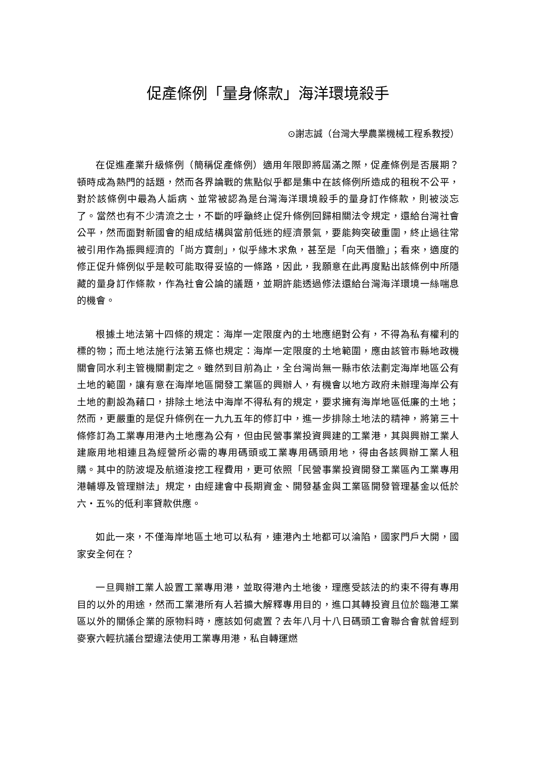促產條例「量身條款」海洋環境殺手
⊙謝志誠（台灣大學農業機械工程系教授）
在促進產業升級條例（簡稱促產條例）適用年限即將屆滿之際，促產條例是否展期？頓時成為熱門的話題，然而各界論戰的焦點似乎都是集中在該條例所造成的租稅不公平，對於該條例中最為人詬病、並常被認為是台灣海洋環境殺手的量身訂作條款，則被淡忘了。當然也有不少清流之士，不斷的呼籲終止促升條例回歸相關法令規定，還給台灣社會公平，然而面對新國會的組成結構與當前低迷的經濟景氣，要能夠突破重圍，終止過往常被引用作為振興經濟的「尚方寶劍」，似乎緣木求魚，甚至是「向天借膽」；看來，適度的修正促升條例似乎是較可能取得妥協的一條路，因此，我願意在此再度點出該條例中所隱藏的量身訂作條款，作為社會公論的議題，並期許能透過修法還給台灣海洋環境一絲喘息的機會。
根據土地法第十四條的規定：海岸一定限度內的土地應絕對公有，不得為私有權利的標的物；而土地法施行法第五條也規定：海岸一定限度的土地範圍，應由該管市縣地政機關會同水利主管機關劃定之。雖然到目前為止，全台灣尚無一縣市依法劃定海岸地區公有土地的範圍，讓有意在海岸地區開發工業區的興辦人，有機會以地方政府未辦理海岸公有土地的劃設為藉口，排除土地法中海岸不得私有的規定，要求擁有海岸地區低廉的土地；然而，更嚴重的是促升條例在一九九五年的修訂中，進一步排除土地法的精神，將第三十條修訂為工業專用港內土地應為公有，但由民營事業投資興建的工業港，其與興辦工業人建廠用地相連且為經營所必需的專用碼頭或工業專用碼頭用地，得由各該興辦工業人租購。其中的防波堤及航道浚挖工程費用，更可依照「民營事業投資開發工業區內工業專用港輔導及管理辦法」規定，由經建會中長期資金、開發基金與工業區開發管理基金以低於六・五%的低利率貸款供應。
如此一來，不僅海岸地區土地可以私有，連港內土地都可以淪陷，國家門戶大開，國家安全何在？
一旦興辦工業人設置工業專用港，並取得港內土地後，理應受該法的約束不得有專用目的以外的用途，然而工業港所有人若擴大解釋專用目的，進口其轉投資且位於臨港工業區以外的關係企業的原物料時，應該如何處置？去年八月十八日碼頭工會聯合會就曾經到麥寮六輕抗議台塑違法使用工業專用港，私自轉運燃